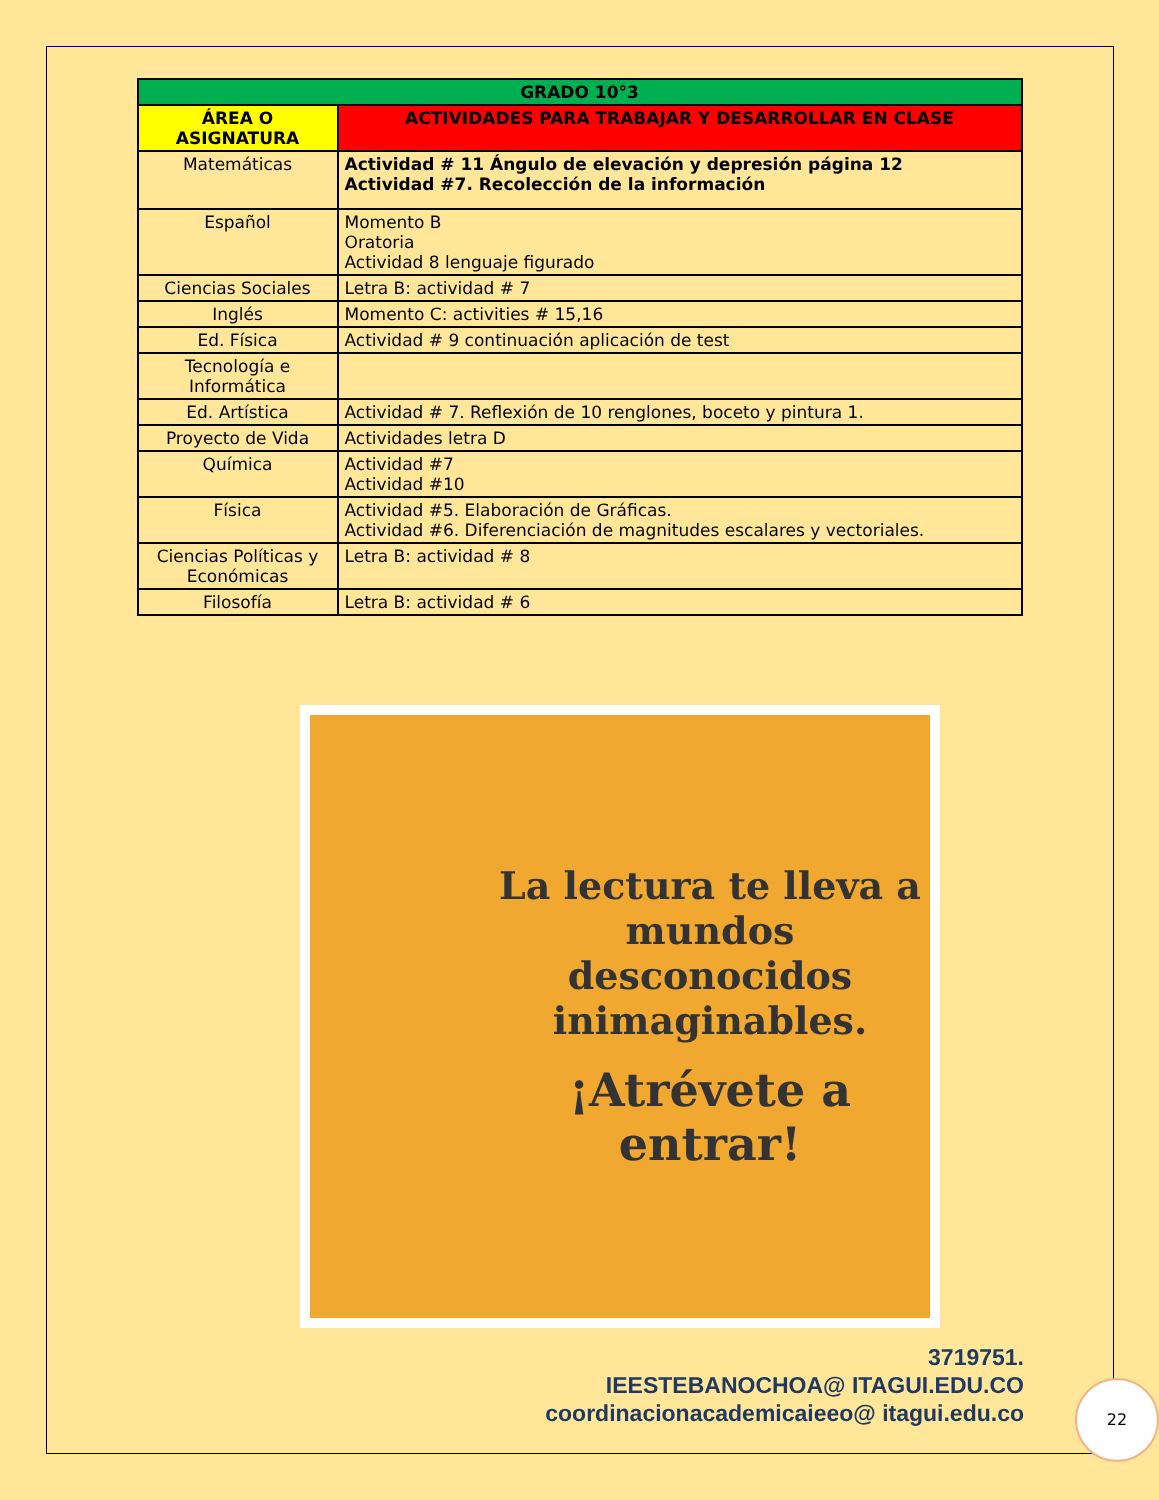| GRADO 10°3 | |
| --- | --- |
| ÁREA O ASIGNATURA | ACTIVIDADES PARA TRABAJAR Y DESARROLLAR EN CLASE |
| Matemáticas | Actividad # 11 Ángulo de elevación y depresión página 12 Actividad #7. Recolección de la información |
| Español | Momento B Oratoria Actividad 8 lenguaje figurado |
| Ciencias Sociales | Letra B: actividad # 7 |
| Inglés | Momento C: activities # 15,16 |
| Ed. Física | Actividad # 9 continuación aplicación de test |
| Tecnología e Informática | |
| Ed. Artística | Actividad # 7. Reflexión de 10 renglones, boceto y pintura 1. |
| Proyecto de Vida | Actividades letra D |
| Química | Actividad #7 Actividad #10 |
| Física | Actividad #5. Elaboración de Gráficas. Actividad #6. Diferenciación de magnitudes escalares y vectoriales. |
| Ciencias Políticas y Económicas | Letra B: actividad # 8 |
| Filosofía | Letra B: actividad # 6 |
La lectura te lleva a mundos desconocidos inimaginables.
¡Atrévete a entrar!
3719751.
IEESTEBANOCHOA@ ITAGUI.EDU.CO
coordinacionacademicaieeo@ itagui.edu.co
22